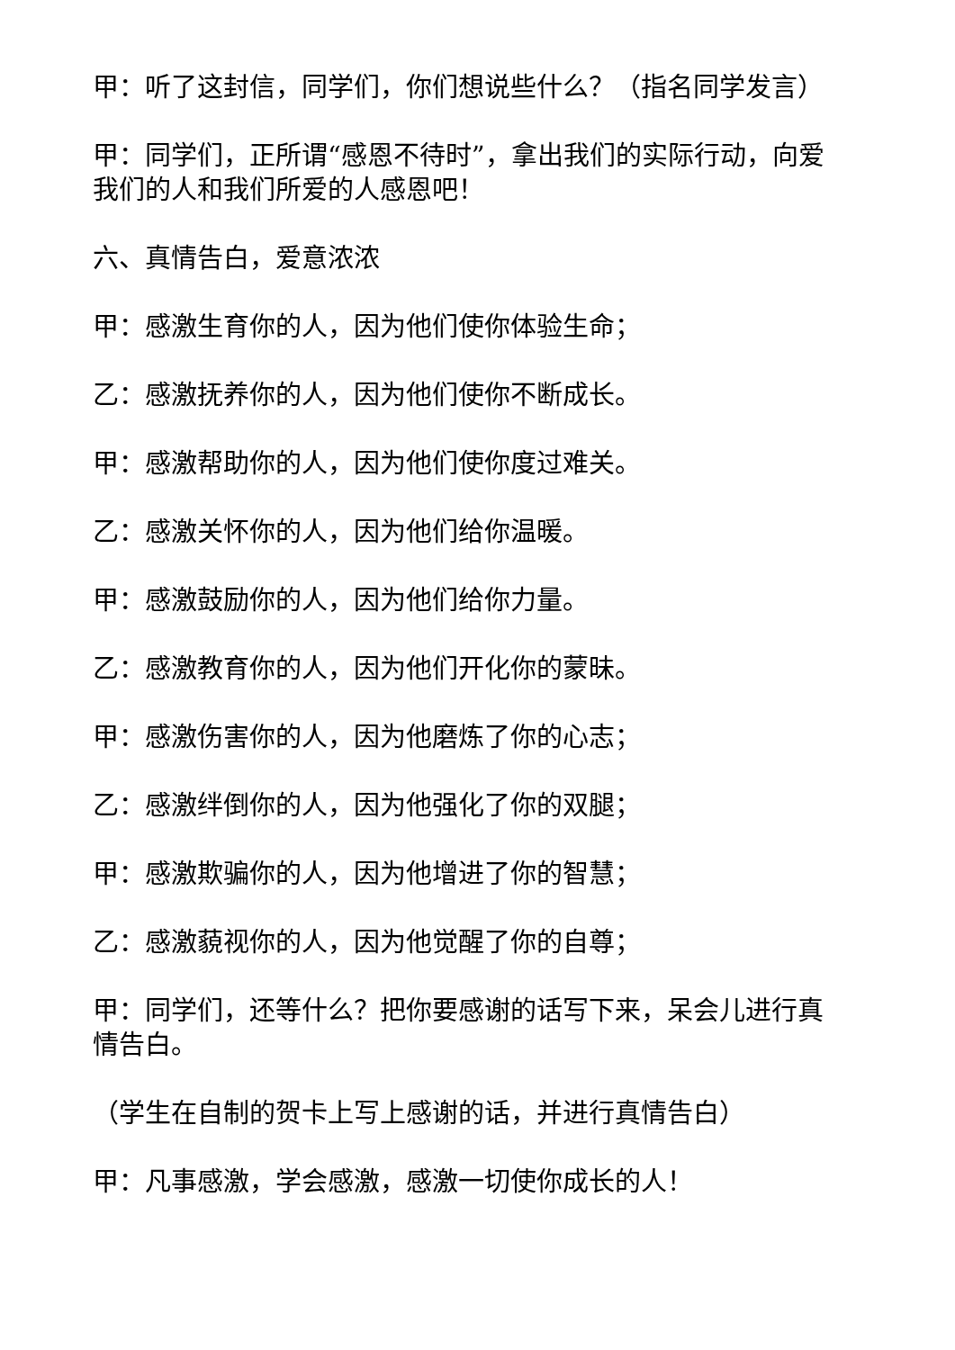甲：听了这封信，同学们，你们想说些什么？（指名同学发言）
甲：同学们，正所谓“感恩不待时”，拿出我们的实际行动，向爱我们的人和我们所爱的人感恩吧！
六、真情告白，爱意浓浓
甲：感激生育你的人，因为他们使你体验生命；
乙：感激抚养你的人，因为他们使你不断成长。
甲：感激帮助你的人，因为他们使你度过难关。
乙：感激关怀你的人，因为他们给你温暖。
甲：感激鼓励你的人，因为他们给你力量。
乙：感激教育你的人，因为他们开化你的蒙昧。
甲：感激伤害你的人，因为他磨炼了你的心志；
乙：感激绊倒你的人，因为他强化了你的双腿；
甲：感激欺骗你的人，因为他增进了你的智慧；
乙：感激藐视你的人，因为他觉醒了你的自尊；
甲：同学们，还等什么？把你要感谢的话写下来，呆会儿进行真情告白。
（学生在自制的贺卡上写上感谢的话，并进行真情告白）
甲：凡事感激，学会感激，感激一切使你成长的人！